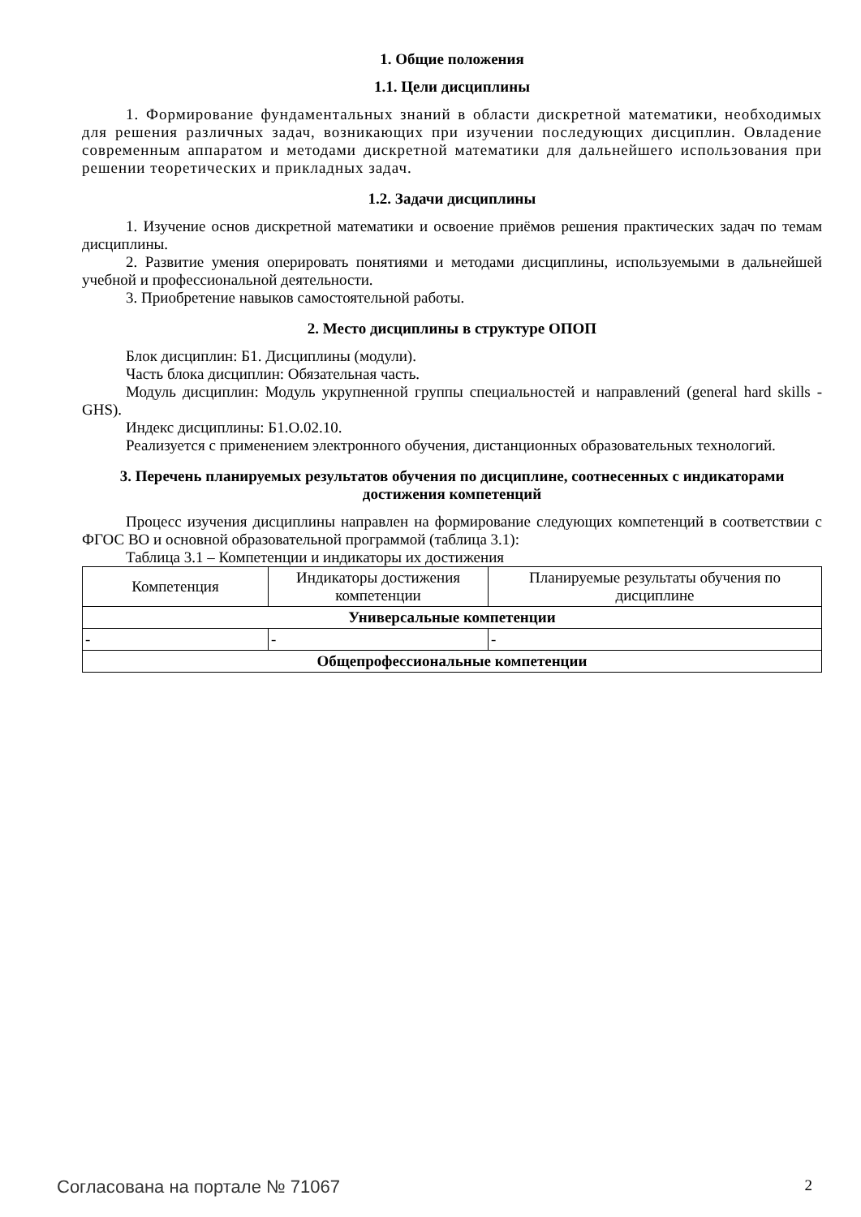1. Общие положения
1.1. Цели дисциплины
1. Формирование фундаментальных знаний в области дискретной математики, необходимых для решения различных задач, возникающих при изучении последующих дисциплин. Овладение современным аппаратом и методами дискретной математики для дальнейшего использования при решении теоретических и прикладных задач.
1.2. Задачи дисциплины
1. Изучение основ дискретной математики и освоение приёмов решения практических задач по темам дисциплины.
2. Развитие умения оперировать понятиями и методами дисциплины, используемыми в дальнейшей учебной и профессиональной деятельности.
3. Приобретение навыков самостоятельной работы.
2. Место дисциплины в структуре ОПОП
Блок дисциплин: Б1. Дисциплины (модули).
Часть блока дисциплин: Обязательная часть.
Модуль дисциплин: Модуль укрупненной группы специальностей и направлений (general hard skills - GHS).
Индекс дисциплины: Б1.О.02.10.
Реализуется с применением электронного обучения, дистанционных образовательных технологий.
3. Перечень планируемых результатов обучения по дисциплине, соотнесенных с индикаторами достижения компетенций
Процесс изучения дисциплины направлен на формирование следующих компетенций в соответствии с ФГОС ВО и основной образовательной программой (таблица 3.1):
Таблица 3.1 – Компетенции и индикаторы их достижения
| Компетенция | Индикаторы достижения компетенции | Планируемые результаты обучения по дисциплине |
| --- | --- | --- |
| Универсальные компетенции | | |
| - | - | - |
| Общепрофессиональные компетенции | | |
Согласована на портале № 71067 2